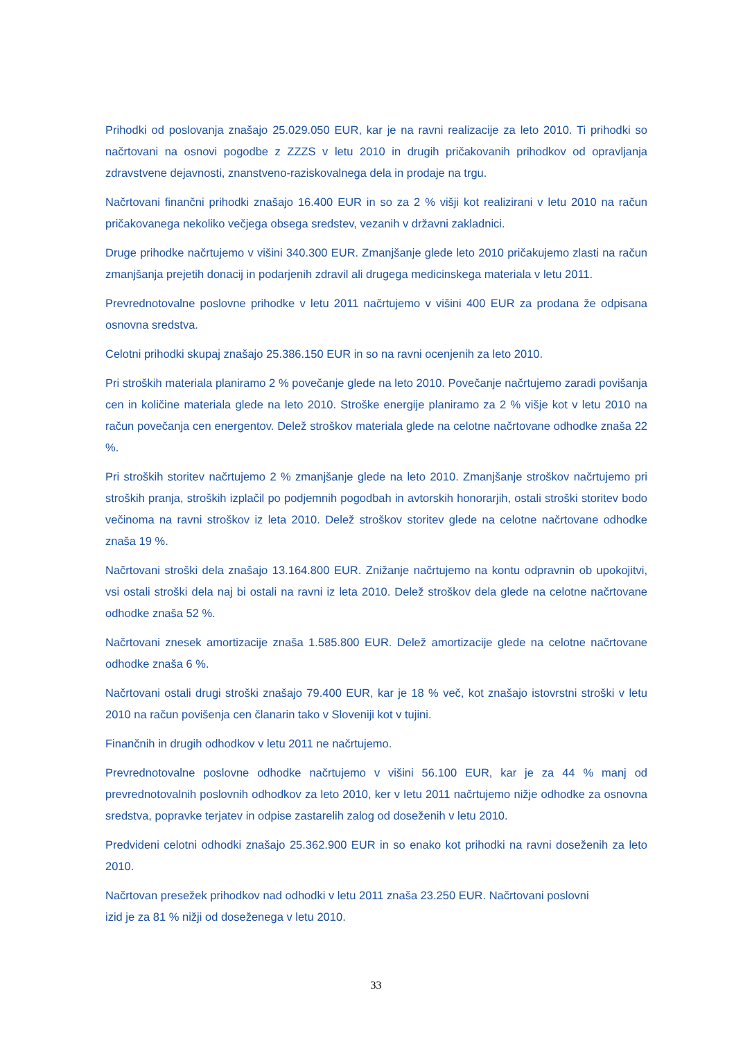Prihodki od poslovanja znašajo 25.029.050 EUR, kar je na ravni realizacije za leto 2010. Ti prihodki so načrtovani na osnovi pogodbe z ZZZS v letu 2010 in drugih pričakovanih prihodkov od opravljanja zdravstvene dejavnosti, znanstveno-raziskovalnega dela in prodaje na trgu.
Načrtovani finančni prihodki znašajo 16.400 EUR in so za 2 % višji kot realizirani v letu 2010 na račun pričakovanega nekoliko večjega obsega sredstev, vezanih v državni zakladnici.
Druge prihodke načrtujemo v višini 340.300 EUR. Zmanjšanje glede leto 2010 pričakujemo zlasti na račun zmanjšanja prejetih donacij in podarjenih zdravil ali drugega medicinskega materiala v letu 2011.
Prevrednotovalne poslovne prihodke v letu 2011 načrtujemo v višini 400 EUR za prodana že odpisana osnovna sredstva.
Celotni prihodki skupaj znašajo 25.386.150 EUR in so na ravni ocenjenih za leto 2010.
Pri stroških materiala planiramo 2 % povečanje glede na leto 2010. Povečanje načrtujemo zaradi povišanja cen in količine materiala glede na leto 2010. Stroške energije planiramo za 2 % višje kot v letu 2010 na račun povečanja cen energentov. Delež stroškov materiala glede na celotne načrtovane odhodke znaša 22 %.
Pri stroških storitev načrtujemo 2 % zmanjšanje glede na leto 2010. Zmanjšanje stroškov načrtujemo pri stroških pranja, stroških izplačil po podjemnih pogodbah in avtorskih honorarjih, ostali stroški storitev bodo večinoma na ravni stroškov iz leta 2010. Delež stroškov storitev glede na celotne načrtovane odhodke znaša 19 %.
Načrtovani stroški dela znašajo 13.164.800 EUR. Znižanje načrtujemo na kontu odpravnin ob upokojitvi, vsi ostali stroški dela naj bi ostali na ravni iz leta 2010. Delež stroškov dela glede na celotne načrtovane odhodke znaša 52 %.
Načrtovani znesek amortizacije znaša 1.585.800 EUR. Delež amortizacije glede na celotne načrtovane odhodke znaša 6 %.
Načrtovani ostali drugi stroški znašajo 79.400 EUR, kar je 18 % več, kot znašajo istovrstni stroški v letu 2010 na račun povišenja cen članarin tako v Sloveniji kot v tujini.
Finančnih in drugih odhodkov v letu 2011 ne načrtujemo.
Prevrednotovalne poslovne odhodke načrtujemo v višini 56.100 EUR, kar je za 44 % manj od prevrednotovalnih poslovnih odhodkov za leto 2010, ker v letu 2011 načrtujemo nižje odhodke za osnovna sredstva, popravke terjatev in odpise zastarelih zalog od doseženih v letu 2010.
Predvideni celotni odhodki znašajo 25.362.900 EUR in so enako kot prihodki na ravni doseženih za leto 2010.
Načrtovan presežek prihodkov nad odhodki v letu 2011 znaša 23.250 EUR. Načrtovani poslovni
izid je za 81 % nižji od doseženega v letu 2010.
33